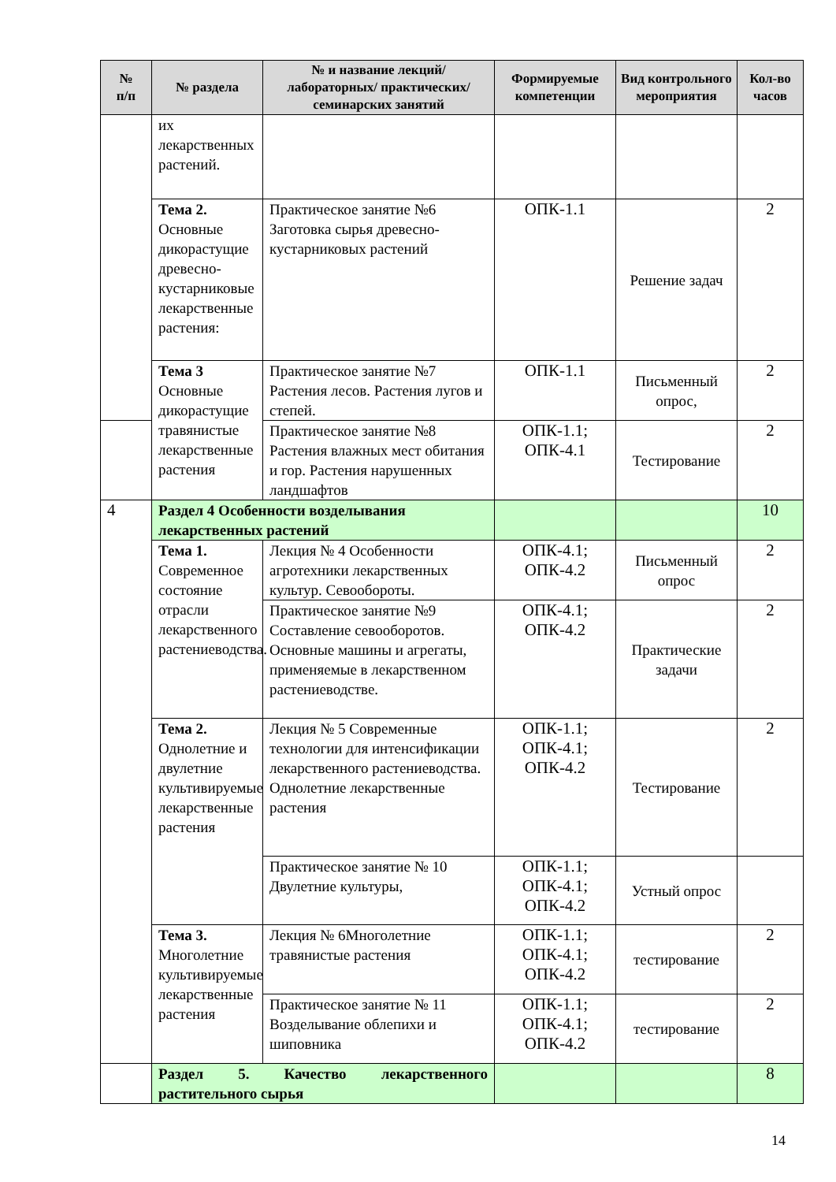| № п/п | № раздела | № и название лекций/ лабораторных/ практических/ семинарских занятий | Формируемые компетенции | Вид контрольного мероприятия | Кол-во часов |
| --- | --- | --- | --- | --- | --- |
| | их лекарственных растений. | | | | |
| | Тема 2. Основные дикорастущие древесно-кустарниковые лекарственные растения: | Практическое занятие №6 Заготовка сырья древесно-кустарниковых растений | ОПК-1.1 | Решение задач | 2 |
| | Тема 3 Основные дикорастущие травянистые лекарственные растения | Практическое занятие №7 Растения лесов. Растения лугов и степей. | ОПК-1.1 | Письменный опрос, | 2 |
| | | Практическое занятие №8 Растения влажных мест обитания и гор. Растения нарушенных ландшафтов | ОПК-1.1; ОПК-4.1 | Тестирование | 2 |
| 4 | Раздел 4 Особенности возделывания лекарственных растений | | | | 10 |
| | Тема 1. Современное состояние отрасли лекарственного растениеводства. | Лекция № 4 Особенности агротехники лекарственных культур. Севообороты. | ОПК-4.1; ОПК-4.2 | Письменный опрос | 2 |
| | | Практическое занятие №9 Составление севооборотов. Основные машины и агрегаты, применяемые в лекарственном растениеводстве. | ОПК-4.1; ОПК-4.2 | Практические задачи | 2 |
| | Тема 2. Однолетние и двулетние культивируемые лекарственные растения | Лекция № 5 Современные технологии для интенсификации лекарственного растениеводства. Однолетние лекарственные растения | ОПК-1.1; ОПК-4.1; ОПК-4.2 | Тестирование | 2 |
| | | Практическое занятие № 10 Двулетние культуры, | ОПК-1.1; ОПК-4.1; ОПК-4.2 | Устный опрос | |
| | Тема 3. Многолетние культивируемые лекарственные растения | Лекция № 6Многолетние травянистые растения | ОПК-1.1; ОПК-4.1; ОПК-4.2 | тестирование | 2 |
| | | Практическое занятие № 11 Возделывание облепихи и шиповника | ОПК-1.1; ОПК-4.1; ОПК-4.2 | тестирование | 2 |
| | Раздел 5. Качество лекарственного растительного сырья | | | | 8 |
14